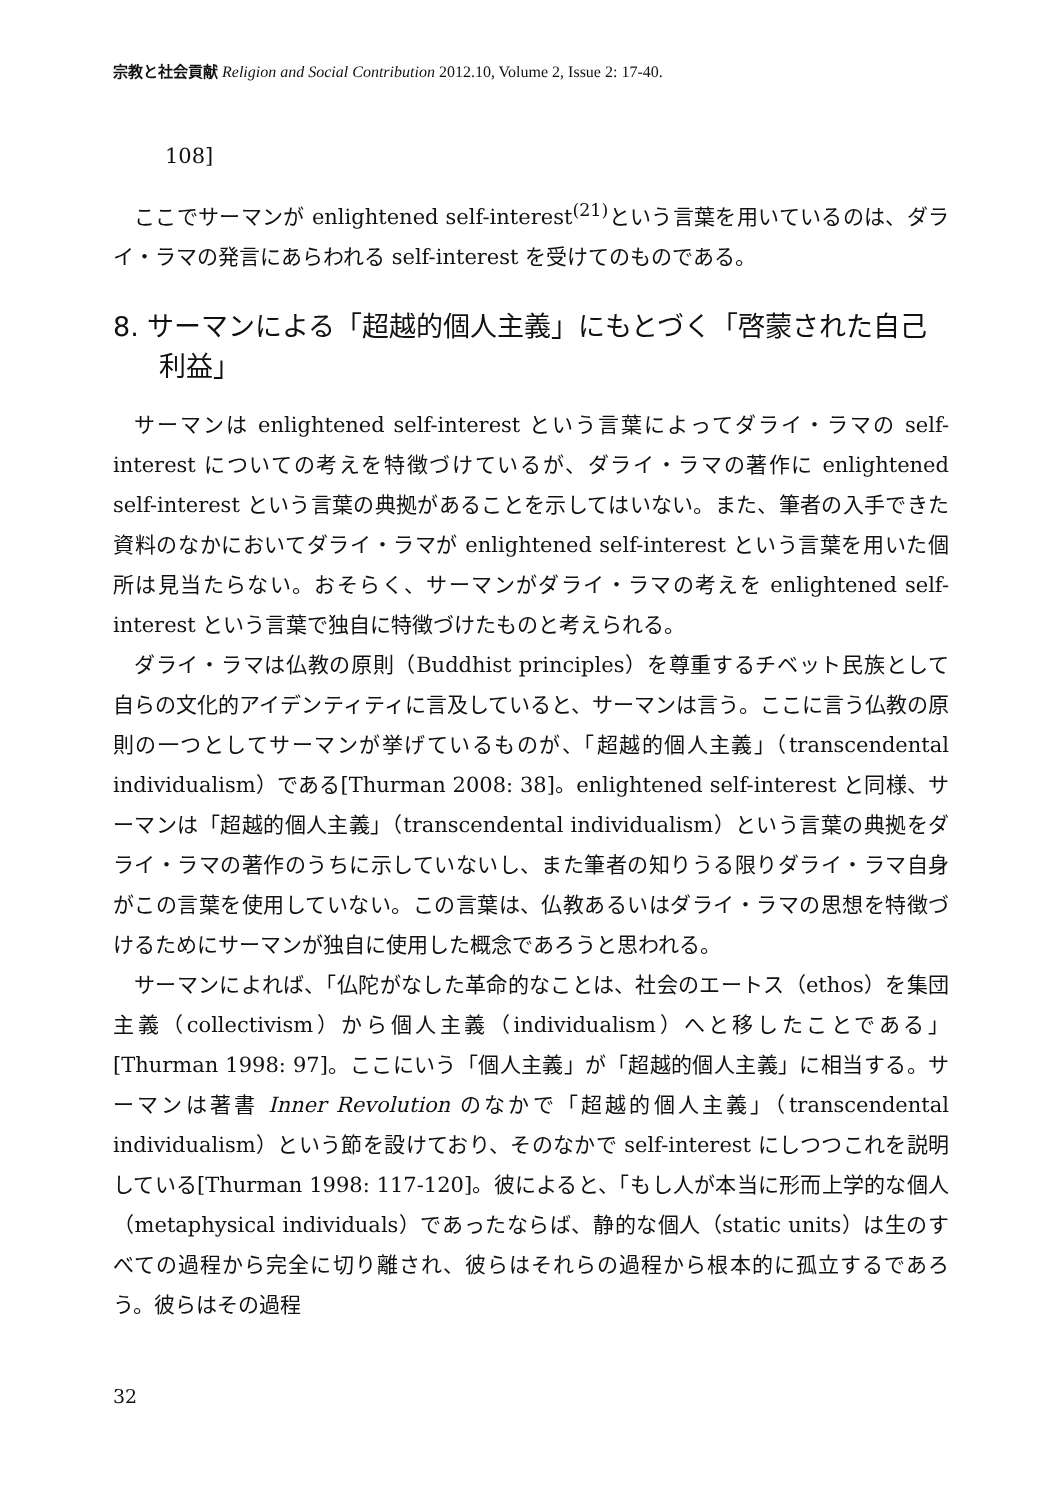宗教と社会貢献 Religion and Social Contribution 2012.10, Volume 2, Issue 2: 17-40.
108]
ここでサーマンが enlightened self-interest<sup>(21)</sup>という言葉を用いているのは、ダライ・ラマの発言にあらわれる self-interest を受けてのものである。
8. サーマンによる「超越的個人主義」にもとづく「啓蒙された自己利益」
サーマンは enlightened self-interest という言葉によってダライ・ラマの self-interest についての考えを特徴づけているが、ダライ・ラマの著作に enlightened self-interest という言葉の典拠があることを示してはいない。また、筆者の入手できた資料のなかにおいてダライ・ラマが enlightened self-interest という言葉を用いた個所は見当たらない。おそらく、サーマンがダライ・ラマの考えを enlightened self-interest という言葉で独自に特徴づけたものと考えられる。
ダライ・ラマは仏教の原則（Buddhist principles）を尊重するチベット民族として自らの文化的アイデンティティに言及していると、サーマンは言う。ここに言う仏教の原則の一つとしてサーマンが挙げているものが、「超越的個人主義」（transcendental individualism）である[Thurman 2008: 38]。enlightened self-interest と同様、サーマンは「超越的個人主義」（transcendental individualism）という言葉の典拠をダライ・ラマの著作のうちに示していないし、また筆者の知りうる限りダライ・ラマ自身がこの言葉を使用していない。この言葉は、仏教あるいはダライ・ラマの思想を特徴づけるためにサーマンが独自に使用した概念であろうと思われる。
サーマンによれば、「仏陀がなした革命的なことは、社会のエートス（ethos）を集団主義（collectivism）から個人主義（individualism）へと移したことである」[Thurman 1998: 97]。ここにいう「個人主義」が「超越的個人主義」に相当する。サーマンは著書 Inner Revolution のなかで「超越的個人主義」（transcendental individualism）という節を設けており、そのなかで self-interest にしつつこれを説明している[Thurman 1998: 117-120]。彼によると、「もし人が本当に形而上学的な個人（metaphysical individuals）であったならば、静的な個人（static units）は生のすべての過程から完全に切り離され、彼らはそれらの過程から根本的に孤立するであろう。彼らはその過程
32